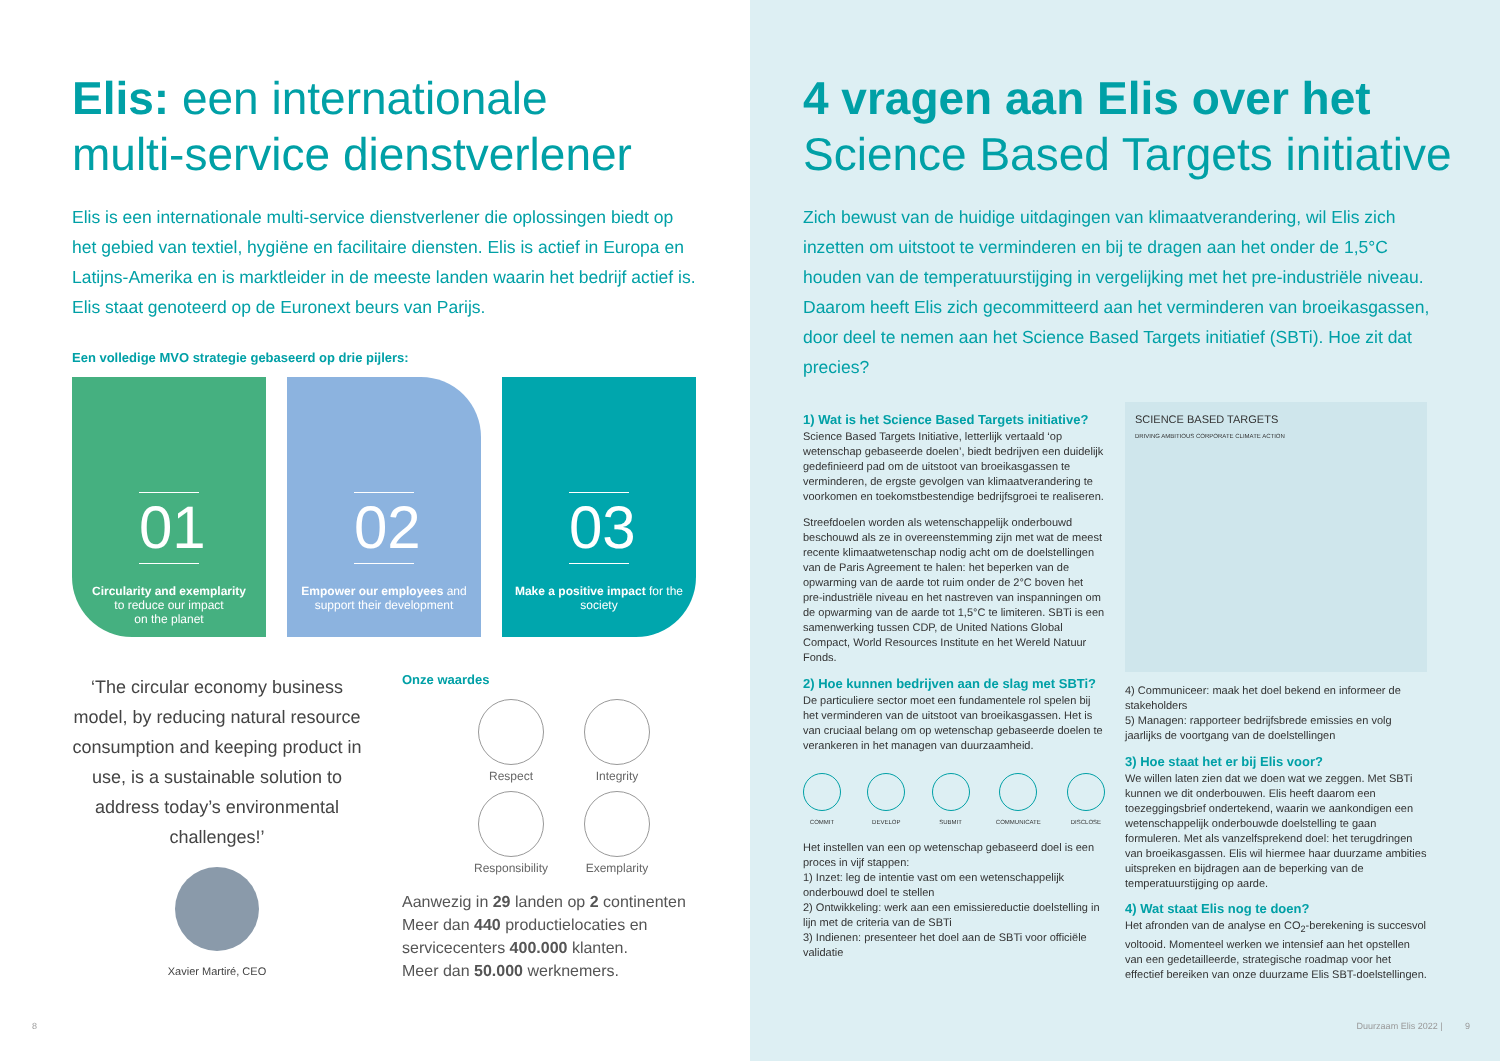Elis: een internationale
multi-service dienstverlener
Elis is een internationale multi-service dienstverlener die oplossingen biedt op het gebied van textiel, hygiëne en facilitaire diensten. Elis is actief in Europa en Latijns-Amerika en is marktleider in de meeste landen waarin het bedrijf actief is. Elis staat genoteerd op de Euronext beurs van Parijs.
Een volledige MVO strategie gebaseerd op drie pijlers:
01
Circularity and exemplarity
to reduce our impact
on the planet
02
Empower our employees and support their development
03
Make a positive impact for the society
‘The circular economy business model, by reducing natural resource consumption and keeping product in use, is a sustainable solution to address today’s environmental challenges!’
Xavier Martiré, CEO
Onze waardes
Respect
Integrity
Responsibility
Exemplarity
Aanwezig in 29 landen op 2 continenten
Meer dan 440 productielocaties en servicecenters 400.000 klanten.
Meer dan 50.000 werknemers.
8
4 vragen aan Elis over het
Science Based Targets initiative
Zich bewust van de huidige uitdagingen van klimaatverandering, wil Elis zich inzetten om uitstoot te verminderen en bij te dragen aan het onder de 1,5°C houden van de temperatuurstijging in vergelijking met het pre-industriële niveau. Daarom heeft Elis zich gecommitteerd aan het verminderen van broeikasgassen, door deel te nemen aan het Science Based Targets initiatief (SBTi). Hoe zit dat precies?
1) Wat is het Science Based Targets initiative?
Science Based Targets Initiative, letterlijk vertaald ‘op wetenschap gebaseerde doelen’, biedt bedrijven een duidelijk gedefinieerd pad om de uitstoot van broeikasgassen te verminderen, de ergste gevolgen van klimaatverandering te voorkomen en toekomstbestendige bedrijfsgroei te realiseren.
Streefdoelen worden als wetenschappelijk onderbouwd beschouwd als ze in overeenstemming zijn met wat de meest recente klimaatwetenschap nodig acht om de doelstellingen van de Paris Agreement te halen: het beperken van de opwarming van de aarde tot ruim onder de 2°C boven het pre-industriële niveau en het nastreven van inspanningen om de opwarming van de aarde tot 1,5°C te limiteren. SBTi is een samenwerking tussen CDP, de United Nations Global Compact, World Resources Institute en het Wereld Natuur Fonds.
2) Hoe kunnen bedrijven aan de slag met SBTi?
De particuliere sector moet een fundamentele rol spelen bij het verminderen van de uitstoot van broeikasgassen. Het is van cruciaal belang om op wetenschap gebaseerde doelen te verankeren in het managen van duurzaamheid.
COMMIT DEVELOP SUBMIT COMMUNICATE DISCLOSE
Het instellen van een op wetenschap gebaseerd doel is een proces in vijf stappen:
1) Inzet: leg de intentie vast om een wetenschappelijk onderbouwd doel te stellen
2) Ontwikkeling: werk aan een emissiereductie doelstelling in lijn met de criteria van de SBTi
3) Indienen: presenteer het doel aan de SBTi voor officiële validatie
SCIENCE BASED TARGETS
DRIVING AMBITIOUS CORPORATE CLIMATE ACTION
4) Communiceer: maak het doel bekend en informeer de stakeholders
5) Managen: rapporteer bedrijfsbrede emissies en volg jaarlijks de voortgang van de doelstellingen
3) Hoe staat het er bij Elis voor?
We willen laten zien dat we doen wat we zeggen. Met SBTi kunnen we dit onderbouwen. Elis heeft daarom een toezeggingsbrief ondertekend, waarin we aankondigen een wetenschappelijk onderbouwde doelstelling te gaan formuleren. Met als vanzelfsprekend doel: het terugdringen van broeikasgassen. Elis wil hiermee haar duurzame ambities uitspreken en bijdragen aan de beperking van de temperatuurstijging op aarde.
4) Wat staat Elis nog te doen?
Het afronden van de analyse en CO<sub>2</sub>-berekening is succesvol voltooid. Momenteel werken we intensief aan het opstellen van een gedetailleerde, strategische roadmap voor het effectief bereiken van onze duurzame Elis SBT-doelstellingen.
Duurzaam Elis 2022 | 9